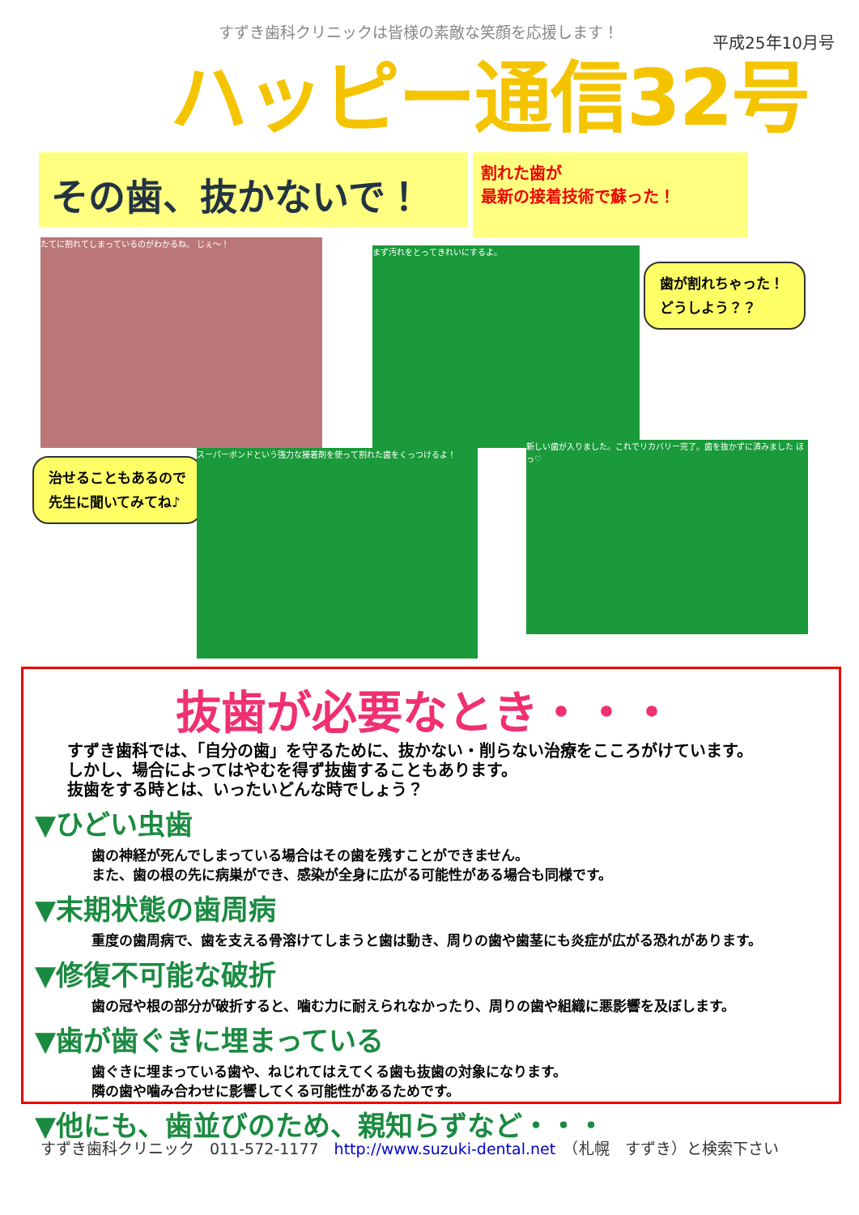すずき歯科クリニックは皆様の素敵な笑顔を応援します！ 平成25年10月号
ハッピー通信32号
その歯、抜かないで！
割れた歯が
最新の接着技術で蘇った！
たてに割れてしまっているのがわかるね。 じぇ～！
まず汚れをとってきれいにするよ。
歯が割れちゃった！
どうしよう？？
治せることもあるので
先生に聞いてみてね♪
スーパーボンドという強力な接着剤を使って割れた歯をくっつけるよ！
新しい歯が入りました。これでリカバリー完了。歯を抜かずに済みました ほっ♡
抜歯が必要なとき・・・
すずき歯科では、「自分の歯」を守るために、抜かない・削らない治療をこころがけています。
しかし、場合によってはやむを得ず抜歯することもあります。
抜歯をする時とは、いったいどんな時でしょう？
▼ひどい虫歯
歯の神経が死んでしまっている場合はその歯を残すことができません。
また、歯の根の先に病巣ができ、感染が全身に広がる可能性がある場合も同様です。
▼末期状態の歯周病
重度の歯周病で、歯を支える骨溶けてしまうと歯は動き、周りの歯や歯茎にも炎症が広がる恐れがあります。
▼修復不可能な破折
歯の冠や根の部分が破折すると、噛む力に耐えられなかったり、周りの歯や組織に悪影響を及ぼします。
▼歯が歯ぐきに埋まっている
歯ぐきに埋まっている歯や、ねじれてはえてくる歯も抜歯の対象になります。
隣の歯や噛み合わせに影響してくる可能性があるためです。
▼他にも、歯並びのため、親知らずなど・・・
すずき歯科クリニック　011-572-1177　http://www.suzuki-dental.net　（札幌　すずき）と検索下さい